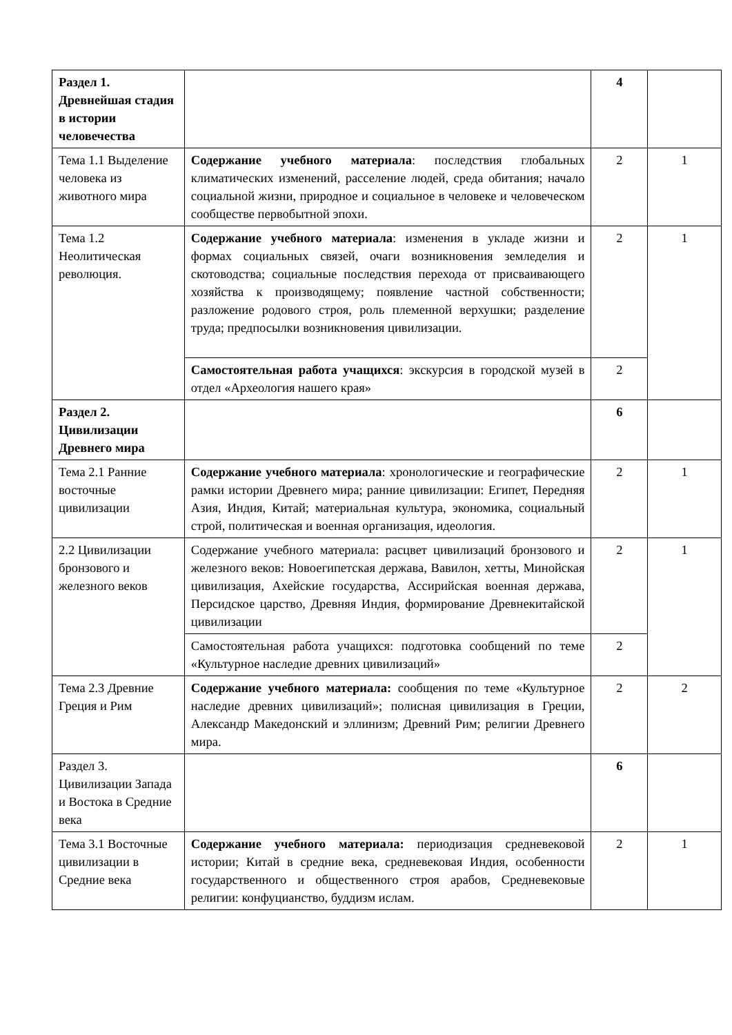| Раздел 1. Древнейшая стадия в истории человечества | | 4 | |
| Тема 1.1 Выделение человека из животного мира | Содержание учебного материала : последствия глобальных климатических изменений, расселение людей, среда обитания; начало социальной жизни, природное и социальное в человеке и человеческом сообществе первобытной эпохи. | 2 | 1 |
| Тема 1.2 Неолитическая революция. | Содержание учебного материала : изменения в укладе жизни и формах социальных связей, очаги возникновения земледелия и скотоводства; социальные последствия перехода от присваивающего хозяйства к производящему; появление частной собственности; разложение родового строя, роль племенной верхушки; разделение труда; предпосылки возникновения цивилизации. | 2 | 1 |
| | Самостоятельная работа учащихся : экскурсия в городской музей в отдел «Археология нашего края» | 2 | |
| Раздел 2. Цивилизации Древнего мира | | 6 | |
| Тема 2.1 Ранние восточные цивилизации | Содержание учебного материала : хронологические и географические рамки истории Древнего мира; ранние цивилизации: Египет, Передняя Азия, Индия, Китай; материальная культура, экономика, социальный строй, политическая и военная организация, идеология. | 2 | 1 |
| 2.2 Цивилизации бронзового и железного веков | Содержание учебного материала: расцвет цивилизаций бронзового и железного веков: Новоегипетская держава, Вавилон, хетты, Минойская цивилизация, Ахейские государства, Ассирийская военная держава, Персидское царство, Древняя Индия, формирование Древнекитайской цивилизации | 2 | 1 |
| | Самостоятельная работа учащихся: подготовка сообщений по теме «Культурное наследие древних цивилизаций» | 2 | |
| Тема 2.3 Древние Греция и Рим | Содержание учебного материала: сообщения по теме «Культурное наследие древних цивилизаций»; полисная цивилизация в Греции, Александр Македонский и эллинизм; Древний Рим; религии Древнего мира. | 2 | 2 |
| Раздел 3. Цивилизации Запада и Востока в Средние века | | 6 | |
| Тема 3.1 Восточные цивилизации в Средние века | Содержание учебного материала: периодизация средневековой истории; Китай в средние века, средневековая Индия, особенности государственного и общественного строя арабов, Средневековые религии: конфуцианство, буддизм ислам. | 2 | 1 |